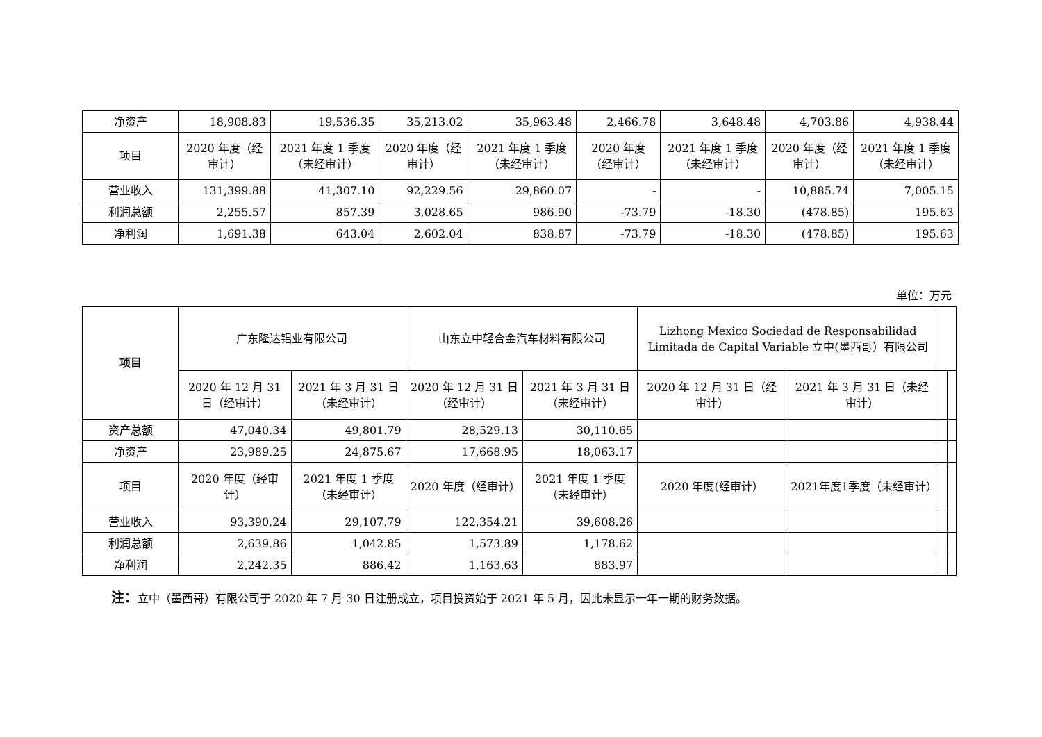| 净资产 | 18,908.83 | 19,536.35 | 35,213.02 | 35,963.48 | 2,466.78 | 3,648.48 | 4,703.86 | 4,938.44 |
| 项目 | 2020 年度（经审计） | 2021 年度 1 季度（未经审计） | 2020 年度（经审计） | 2021 年度 1 季度（未经审计） | 2020 年度（经审计） | 2021 年度 1 季度（未经审计） | 2020 年度（经审计） | 2021 年度 1 季度（未经审计） |
| 营业收入 | 131,399.88 | 41,307.10 | 92,229.56 | 29,860.07 | - | - | 10,885.74 | 7,005.15 |
| 利润总额 | 2,255.57 | 857.39 | 3,028.65 | 986.90 | -73.79 | -18.30 | (478.85) | 195.63 |
| 净利润 | 1,691.38 | 643.04 | 2,602.04 | 838.87 | -73.79 | -18.30 | (478.85) | 195.63 |
单位：万元
| 项目 | 广东隆达铝业有限公司 | | 山东立中轻合金汽车材料有限公司 | | Lizhong Mexico Sociedad de Responsabilidad Limitada de Capital Variable 立中(墨西哥）有限公司 | | | |
| | 2020 年 12 月 31 日（经审计） | 2021 年 3 月 31 日（未经审计） | 2020 年 12 月 31 日（经审计） | 2021 年 3 月 31 日（未经审计） | 2020 年 12 月 31 日（经审计） | 2021 年 3 月 31 日（未经审计） | | |
| 资产总额 | 47,040.34 | 49,801.79 | 28,529.13 | 30,110.65 | | | | |
| 净资产 | 23,989.25 | 24,875.67 | 17,668.95 | 18,063.17 | | | | |
| 项目 | 2020 年度（经审计） | 2021 年度 1 季度（未经审计） | 2020 年度（经审计） | 2021 年度 1 季度（未经审计） | 2020 年度(经审计） | 2021年度1季度（未经审计） | | |
| 营业收入 | 93,390.24 | 29,107.79 | 122,354.21 | 39,608.26 | | | | |
| 利润总额 | 2,639.86 | 1,042.85 | 1,573.89 | 1,178.62 | | | | |
| 净利润 | 2,242.35 | 886.42 | 1,163.63 | 883.97 | | | | |
注：立中（墨西哥）有限公司于 2020 年 7 月 30 日注册成立，项目投资始于 2021 年 5 月，因此未显示一年一期的财务数据。